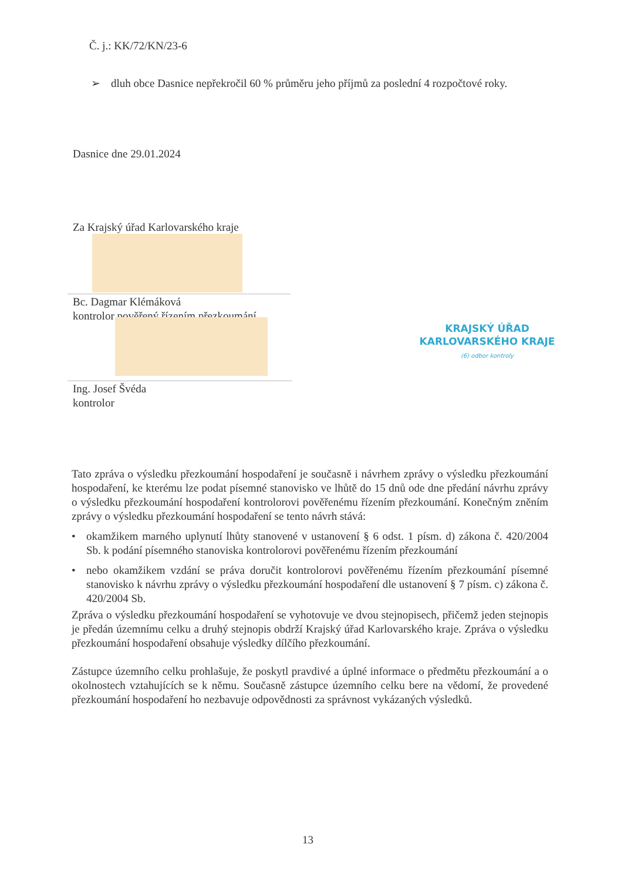Č. j.: KK/72/KN/23-6
➢ dluh obce Dasnice nepřekročil 60 % průměru jeho příjmů za poslední 4 rozpočtové roky.
Dasnice dne 29.01.2024
Za Krajský úřad Karlovarského kraje
Bc. Dagmar Klémáková
kontrolor pověřený řízením přezkoumání
Ing. Josef Švéda
kontrolor
KRAJSKÝ ÚŘAD
KARLOVARSKÉHO KRAJE
(6) odbor kontroly
Tato zpráva o výsledku přezkoumání hospodaření je současně i návrhem zprávy o výsledku přezkoumání hospodaření, ke kterému lze podat písemné stanovisko ve lhůtě do 15 dnů ode dne předání návrhu zprávy o výsledku přezkoumání hospodaření kontrolorovi pověřenému řízením přezkoumání. Konečným zněním zprávy o výsledku přezkoumání hospodaření se tento návrh stává:
• okamžikem marného uplynutí lhůty stanovené v ustanovení § 6 odst. 1 písm. d) zákona č. 420/2004 Sb. k podání písemného stanoviska kontrolorovi pověřenému řízením přezkoumání
• nebo okamžikem vzdání se práva doručit kontrolorovi pověřenému řízením přezkoumání písemné stanovisko k návrhu zprávy o výsledku přezkoumání hospodaření dle ustanovení § 7 písm. c) zákona č. 420/2004 Sb.
Zpráva o výsledku přezkoumání hospodaření se vyhotovuje ve dvou stejnopisech, přičemž jeden stejnopis je předán územnímu celku a druhý stejnopis obdrží Krajský úřad Karlovarského kraje. Zpráva o výsledku přezkoumání hospodaření obsahuje výsledky dílčího přezkoumání.
Zástupce územního celku prohlašuje, že poskytl pravdivé a úplné informace o předmětu přezkoumání a o okolnostech vztahujících se k němu. Současně zástupce územního celku bere na vědomí, že provedené přezkoumání hospodaření ho nezbavuje odpovědnosti za správnost vykázaných výsledků.
13